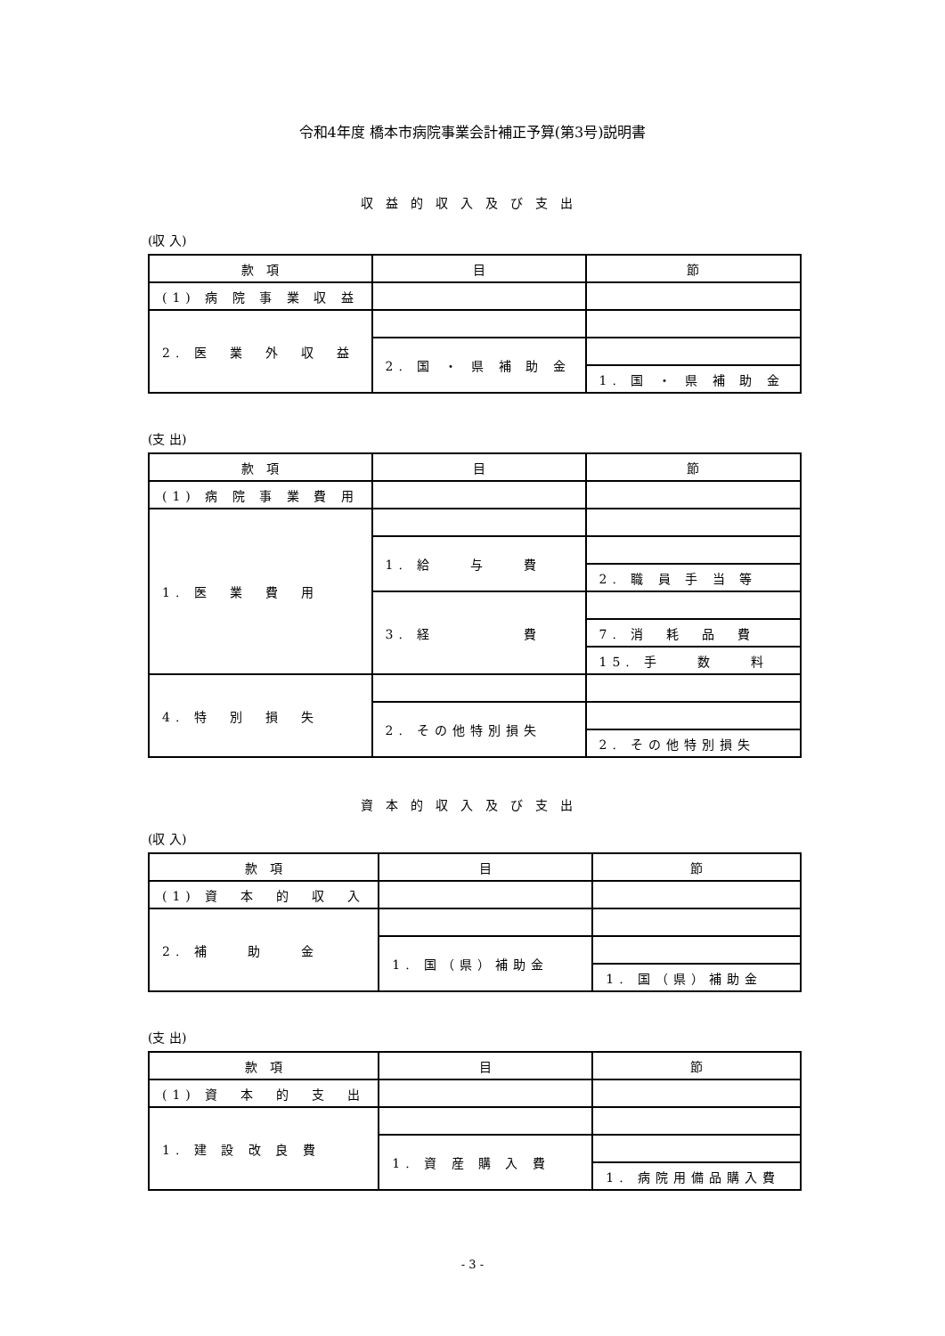令和4年度 橋本市病院事業会計補正予算(第3号)説明書
収益的収入及び支出
(収 入)
| 款 項 | 目 | 節 |
| --- | --- | --- |
| (1) 病 院 事 業 収 益 | | |
| 2. 医 業 外 収 益 | | |
| | 2. 国 ・ 県 補 助 金 | |
| | | 1. 国 ・ 県 補 助 金 |
(支 出)
| 款 項 | 目 | 節 |
| --- | --- | --- |
| (1) 病 院 事 業 費 用 | | |
| 1. 医 業 費 用 | | |
| | 1. 給 与 費 | |
| | | 2. 職 員 手 当 等 |
| | 3. 経 費 | |
| | | 7. 消 耗 品 費 |
| | | 15. 手 数 料 |
| 4. 特 別 損 失 | | |
| | 2. その他特別損失 | |
| | | 2. その他特別損失 |
資本的収入及び支出
(収 入)
| 款 項 | 目 | 節 |
| --- | --- | --- |
| (1) 資 本 的 収 入 | | |
| 2. 補 助 金 | | |
| | 1. 国（県）補助金 | |
| | | 1. 国（県）補助金 |
(支 出)
| 款 項 | 目 | 節 |
| --- | --- | --- |
| (1) 資 本 的 支 出 | | |
| 1. 建 設 改 良 費 | | |
| | 1. 資 産 購 入 費 | |
| | | 1. 病院用備品購入費 |
- 3 -